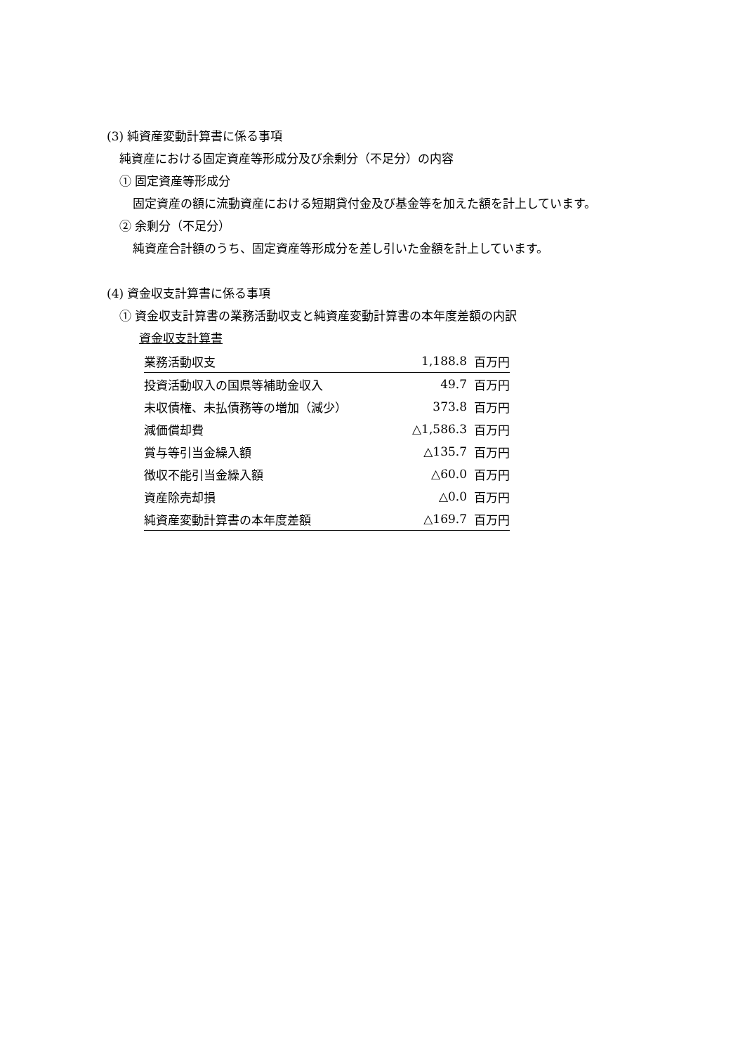(3) 純資産変動計算書に係る事項
純資産における固定資産等形成分及び余剰分（不足分）の内容
① 固定資産等形成分
固定資産の額に流動資産における短期貸付金及び基金等を加えた額を計上しています。
② 余剰分（不足分）
純資産合計額のうち、固定資産等形成分を差し引いた金額を計上しています。
(4) 資金収支計算書に係る事項
① 資金収支計算書の業務活動収支と純資産変動計算書の本年度差額の内訳
資金収支計算書
| 業務活動収支 | 1,188.8 | 百万円 |
| 投資活動収入の国県等補助金収入 | 49.7 | 百万円 |
| 未収債権、未払債務等の増加（減少） | 373.8 | 百万円 |
| 減価償却費 | △1,586.3 | 百万円 |
| 賞与等引当金繰入額 | △135.7 | 百万円 |
| 徴収不能引当金繰入額 | △60.0 | 百万円 |
| 資産除売却損 | △0.0 | 百万円 |
| 純資産変動計算書の本年度差額 | △169.7 | 百万円 |